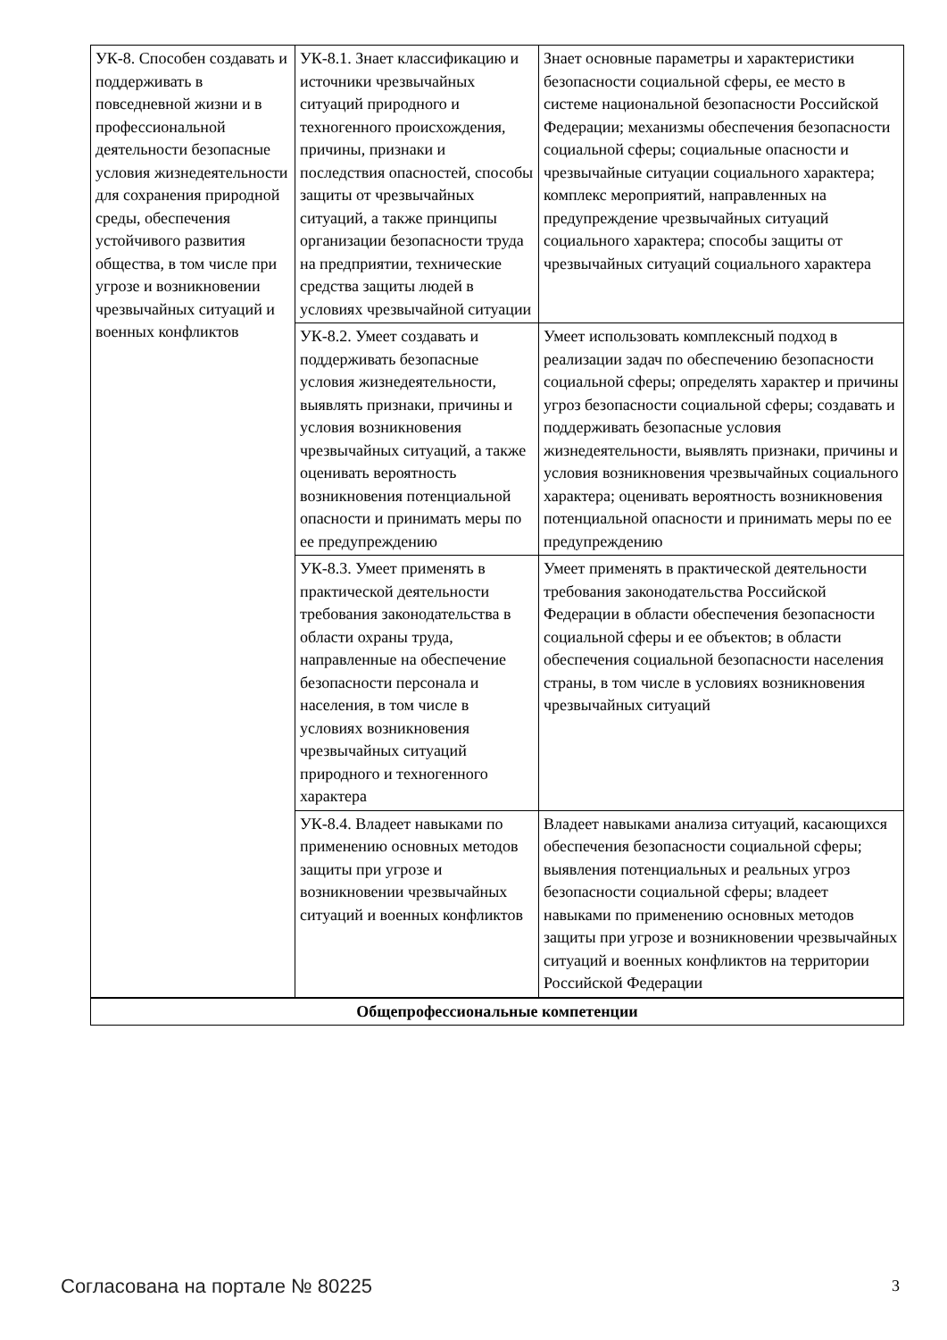| УК-8. Способен создавать и поддерживать в повседневной жизни и в профессиональной деятельности безопасные условия жизнедеятельности для сохранения природной среды, обеспечения устойчивого развития общества, в том числе при угрозе и возникновении чрезвычайных ситуаций и военных конфликтов | УК-8.1. Знает классификацию и источники чрезвычайных ситуаций природного и техногенного происхождения, причины, признаки и последствия опасностей, способы защиты от чрезвычайных ситуаций, а также принципы организации безопасности труда на предприятии, технические средства защиты людей в условиях чрезвычайной ситуации | Знает основные параметры и характеристики безопасности социальной сферы, ее место в системе национальной безопасности Российской Федерации; механизмы обеспечения безопасности социальной сферы; социальные опасности и чрезвычайные ситуации социального характера; комплекс мероприятий, направленных на предупреждение чрезвычайных ситуаций социального характера; способы защиты от чрезвычайных ситуаций социального характера |
| | УК-8.2. Умеет создавать и поддерживать безопасные условия жизнедеятельности, выявлять признаки, причины и условия возникновения чрезвычайных ситуаций, а также оценивать вероятность возникновения потенциальной опасности и принимать меры по ее предупреждению | Умеет использовать комплексный подход в реализации задач по обеспечению безопасности социальной сферы; определять характер и причины угроз безопасности социальной сферы; создавать и поддерживать безопасные условия жизнедеятельности, выявлять признаки, причины и условия возникновения чрезвычайных социального характера; оценивать вероятность возникновения потенциальной опасности и принимать меры по ее предупреждению |
| | УК-8.3. Умеет применять в практической деятельности требования законодательства в области охраны труда, направленные на обеспечение безопасности персонала и населения, в том числе в условиях возникновения чрезвычайных ситуаций природного и техногенного характера | Умеет применять в практической деятельности требования законодательства Российской Федерации в области обеспечения безопасности социальной сферы и ее объектов; в области обеспечения социальной безопасности населения страны, в том числе в условиях возникновения чрезвычайных ситуаций |
| | УК-8.4. Владеет навыками по применению основных методов защиты при угрозе и возникновении чрезвычайных ситуаций и военных конфликтов | Владеет навыками анализа ситуаций, касающихся обеспечения безопасности социальной сферы; выявления потенциальных и реальных угроз безопасности социальной сферы; владеет навыками по применению основных методов защиты при угрозе и возникновении чрезвычайных ситуаций и военных конфликтов на территории Российской Федерации |
| Общепрофессиональные компетенции | | |
Согласована на портале № 80225 3